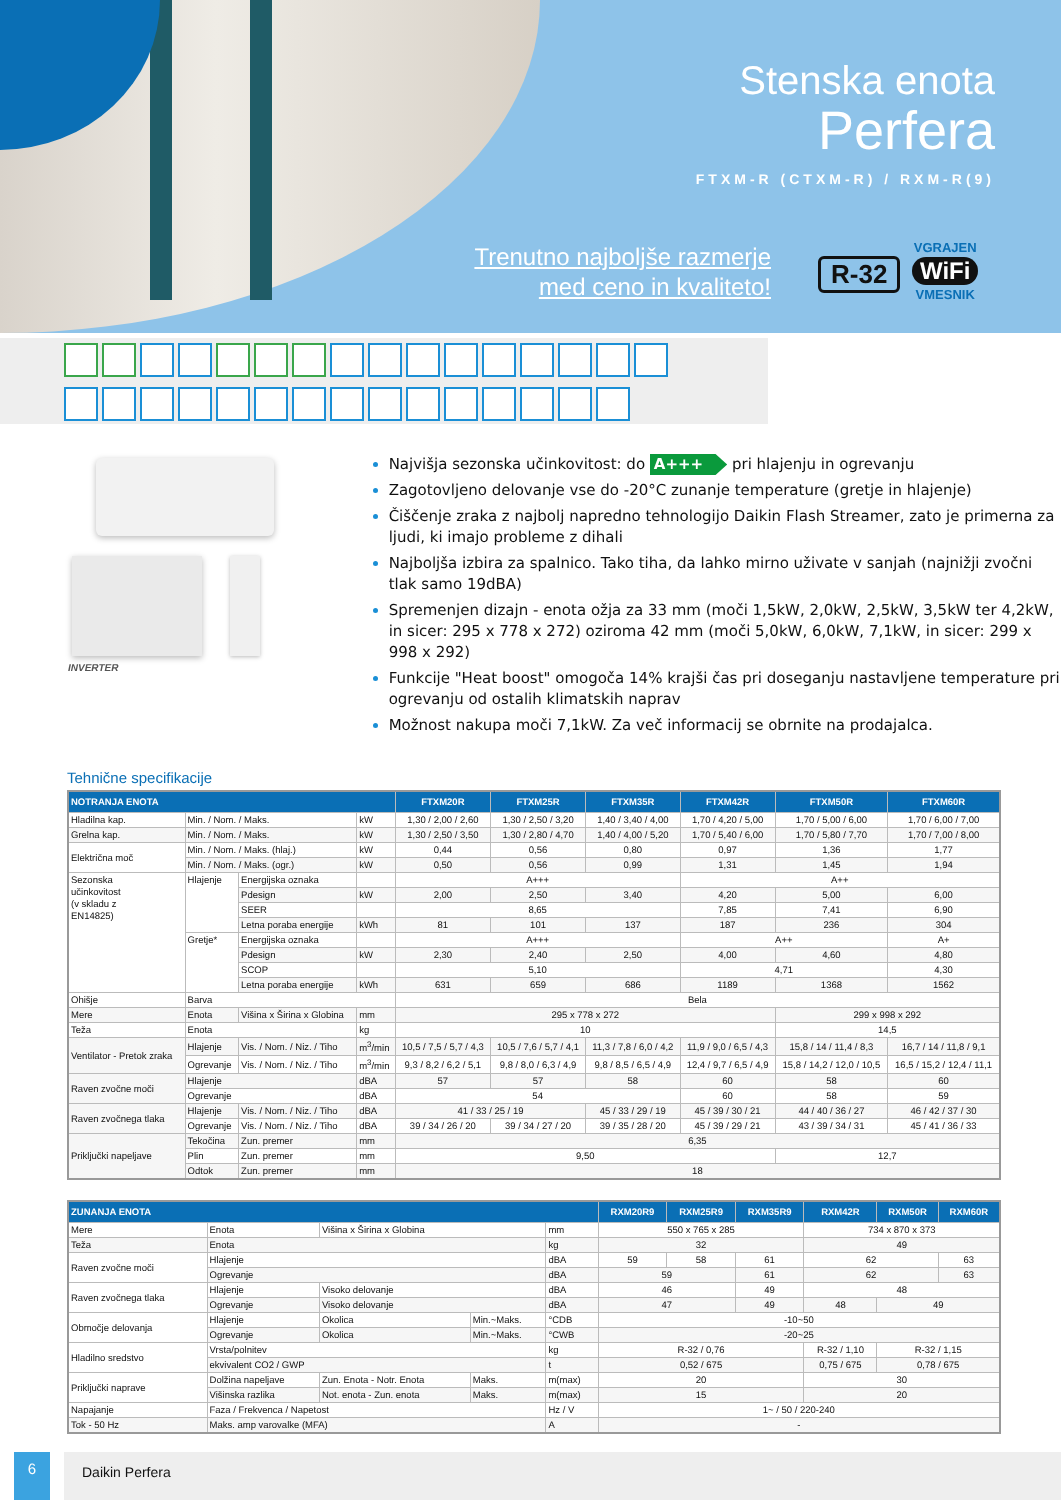Stenska enota
Perfera
FTXM-R (CTXM-R) / RXM-R(9)
Trenutno najboljše razmerje
med ceno in kvaliteto!
R-32
VGRAJEN
WiFi
VMESNIK
INVERTER
Najvišja sezonska učinkovitost: do A+++ pri hlajenju in ogrevanju
Zagotovljeno delovanje vse do -20°C zunanje temperature (gretje in hlajenje)
Čiščenje zraka z najbolj napredno tehnologijo Daikin Flash Streamer, zato je primerna za ljudi, ki imajo probleme z dihali
Najboljša izbira za spalnico. Tako tiha, da lahko mirno uživate v sanjah (najnižji zvočni tlak samo 19dBA)
Spremenjen dizajn - enota ožja za 33 mm (moči 1,5kW, 2,0kW, 2,5kW, 3,5kW ter 4,2kW, in sicer: 295 x 778 x 272) oziroma 42 mm (moči 5,0kW, 6,0kW, 7,1kW, in sicer: 299 x 998 x 292)
Funkcije "Heat boost" omogoča 14% krajši čas pri doseganju nastavljene temperature pri ogrevanju od ostalih klimatskih naprav
Možnost nakupa moči 7,1kW. Za več informacij se obrnite na prodajalca.
Tehnične specifikacije
| NOTRANJA ENOTA | | | | FTXM20R | FTXM25R | FTXM35R | FTXM42R | FTXM50R | FTXM60R |
| --- | --- | --- | --- | --- | --- | --- | --- | --- | --- |
| Hladilna kap. | Min. / Nom. / Maks. | | kW | 1,30 / 2,00 / 2,60 | 1,30 / 2,50 / 3,20 | 1,40 / 3,40 / 4,00 | 1,70 / 4,20 / 5,00 | 1,70 / 5,00 / 6,00 | 1,70 / 6,00 / 7,00 |
| Grelna kap. | Min. / Nom. / Maks. | | kW | 1,30 / 2,50 / 3,50 | 1,30 / 2,80 / 4,70 | 1,40 / 4,00 / 5,20 | 1,70 / 5,40 / 6,00 | 1,70 / 5,80 / 7,70 | 1,70 / 7,00 / 8,00 |
| Električna moč | Min. / Nom. / Maks. (hlaj.) | | kW | 0,44 | 0,56 | 0,80 | 0,97 | 1,36 | 1,77 |
| | Min. / Nom. / Maks. (ogr.) | | kW | 0,50 | 0,56 | 0,99 | 1,31 | 1,45 | 1,94 |
| Sezonska učinkovitost (v skladu z EN14825) | Hlajenje | Energijska oznaka | | A+++ | | | A++ | | |
| | | Pdesign | kW | 2,00 | 2,50 | 3,40 | 4,20 | 5,00 | 6,00 |
| | | SEER | | 8,65 | | | 7,85 | 7,41 | 6,90 |
| | | Letna poraba energije | kWh | 81 | 101 | 137 | 187 | 236 | 304 |
| | Gretje* | Energijska oznaka | | A+++ | | | A++ | | A+ |
| | | Pdesign | kW | 2,30 | 2,40 | 2,50 | 4,00 | 4,60 | 4,80 |
| | | SCOP | | 5,10 | | | 4,71 | | 4,30 |
| | | Letna poraba energije | kWh | 631 | 659 | 686 | 1189 | 1368 | 1562 |
| Ohišje | Barva | | | Bela | | | | | |
| Mere | Enota | Višina x Širina x Globina | mm | 295 x 778 x 272 | | | | 299 x 998 x 292 | |
| Teža | Enota | | kg | 10 | | | | 14,5 | |
| Ventilator - Pretok zraka | Hlajenje | Vis. / Nom. / Niz. / Tiho | m<sup>3</sup>/min | 10,5 / 7,5 / 5,7 / 4,3 | 10,5 / 7,6 / 5,7 / 4,1 | 11,3 / 7,8 / 6,0 / 4,2 | 11,9 / 9,0 / 6,5 / 4,3 | 15,8 / 14 / 11,4 / 8,3 | 16,7 / 14 / 11,8 / 9,1 |
| | Ogrevanje | Vis. / Nom. / Niz. / Tiho | m<sup>3</sup>/min | 9,3 / 8,2 / 6,2 / 5,1 | 9,8 / 8,0 / 6,3 / 4,9 | 9,8 / 8,5 / 6,5 / 4,9 | 12,4 / 9,7 / 6,5 / 4,9 | 15,8 / 14,2 / 12,0 / 10,5 | 16,5 / 15,2 / 12,4 / 11,1 |
| Raven zvočne moči | Hlajenje | | dBA | 57 | 57 | 58 | 60 | 58 | 60 |
| | Ogrevanje | | dBA | 54 | | | 60 | 58 | 59 |
| Raven zvočnega tlaka | Hlajenje | Vis. / Nom. / Niz. / Tiho | dBA | 41 / 33 / 25 / 19 | | 45 / 33 / 29 / 19 | 45 / 39 / 30 / 21 | 44 / 40 / 36 / 27 | 46 / 42 / 37 / 30 |
| | Ogrevanje | Vis. / Nom. / Niz. / Tiho | dBA | 39 / 34 / 26 / 20 | 39 / 34 / 27 / 20 | 39 / 35 / 28 / 20 | 45 / 39 / 29 / 21 | 43 / 39 / 34 / 31 | 45 / 41 / 36 / 33 |
| Priključki napeljave | Tekočina | Zun. premer | mm | 6,35 | | | | | |
| | Plin | Zun. premer | mm | 9,50 | | | | 12,7 | |
| | Odtok | Zun. premer | mm | 18 | | | | | |
| ZUNANJA ENOTA | | | | | RXM20R9 | RXM25R9 | RXM35R9 | RXM42R | RXM50R | RXM60R |
| --- | --- | --- | --- | --- | --- | --- | --- | --- | --- | --- |
| Mere | Enota | Višina x Širina x Globina | | mm | 550 x 765 x 285 | | | 734 x 870 x 373 | | |
| Teža | Enota | | | kg | 32 | | | 49 | | |
| Raven zvočne moči | Hlajenje | | | dBA | 59 | 58 | 61 | 62 | | 63 |
| | Ogrevanje | | | dBA | 59 | | 61 | 62 | | 63 |
| Raven zvočnega tlaka | Hlajenje | Visoko delovanje | | dBA | 46 | | 49 | 48 | | |
| | Ogrevanje | Visoko delovanje | | dBA | 47 | | 49 | 48 | 49 | |
| Območje delovanja | Hlajenje | Okolica | Min.~Maks. | °CDB | -10~50 | | | | | |
| | Ogrevanje | Okolica | Min.~Maks. | °CWB | -20~25 | | | | | |
| Hladilno sredstvo | Vrsta/polnitev | | | kg | R-32 / 0,76 | | | R-32 / 1,10 | R-32 / 1,15 | |
| | ekvivalent CO2 / GWP | | | t | 0,52 / 675 | | | 0,75 / 675 | 0,78 / 675 | |
| Priključki naprave | Dolžina napeljave | Zun. Enota - Notr. Enota | Maks. | m(max) | 20 | | | 30 | | |
| | Višinska razlika | Not. enota - Zun. enota | Maks. | m(max) | 15 | | | 20 | | |
| Napajanje | Faza / Frekvenca / Napetost | | | Hz / V | 1~ / 50 / 220-240 | | | | | |
| Tok - 50 Hz | Maks. amp varovalke (MFA) | | | A | - | | | | | |
6
Daikin Perfera